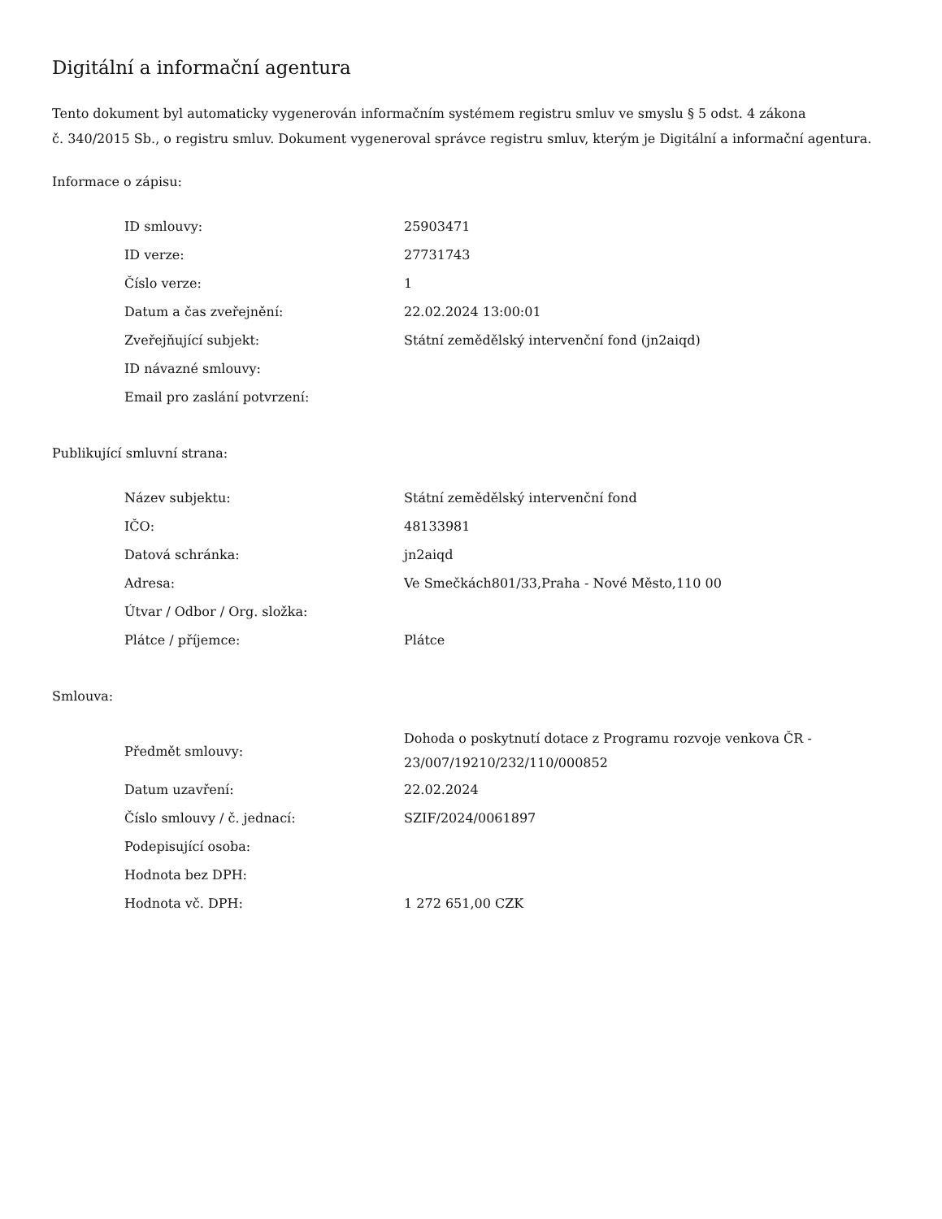Digitální a informační agentura
Tento dokument byl automaticky vygenerován informačním systémem registru smluv ve smyslu § 5 odst. 4 zákona
č. 340/2015 Sb., o registru smluv. Dokument vygeneroval správce registru smluv, kterým je Digitální a informační agentura.
Informace o zápisu:
| ID smlouvy: | 25903471 |
| ID verze: | 27731743 |
| Číslo verze: | 1 |
| Datum a čas zveřejnění: | 22.02.2024 13:00:01 |
| Zveřejňující subjekt: | Státní zemědělský intervenční fond (jn2aiqd) |
| ID návazné smlouvy: | |
| Email pro zaslání potvrzení: | |
Publikující smluvní strana:
| Název subjektu: | Státní zemědělský intervenční fond |
| IČO: | 48133981 |
| Datová schránka: | jn2aiqd |
| Adresa: | Ve Smečkách801/33,Praha - Nové Město,110 00 |
| Útvar / Odbor / Org. složka: | |
| Plátce / příjemce: | Plátce |
Smlouva:
| Předmět smlouvy: | Dohoda o poskytnutí dotace z Programu rozvoje venkova ČR - 23/007/19210/232/110/000852 |
| Datum uzavření: | 22.02.2024 |
| Číslo smlouvy / č. jednací: | SZIF/2024/0061897 |
| Podepisující osoba: | |
| Hodnota bez DPH: | |
| Hodnota vč. DPH: | 1 272 651,00 CZK |